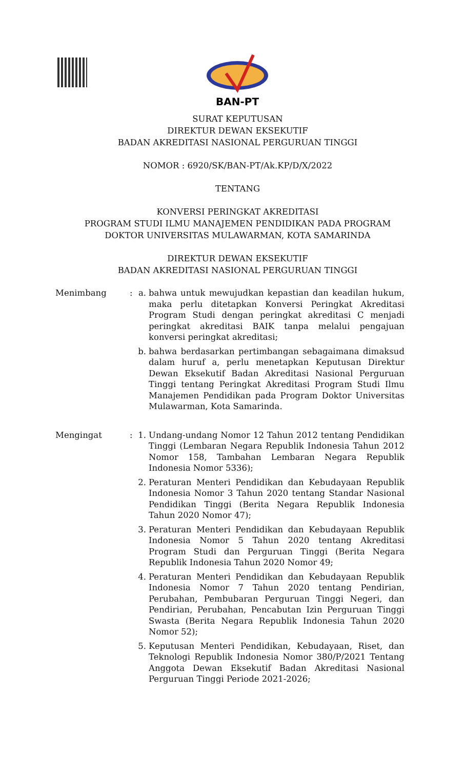BAN-PT
SURAT KEPUTUSAN
DIREKTUR DEWAN EKSEKUTIF
BADAN AKREDITASI NASIONAL PERGURUAN TINGGI
NOMOR : 6920/SK/BAN-PT/Ak.KP/D/X/2022
TENTANG
KONVERSI PERINGKAT AKREDITASI
PROGRAM STUDI ILMU MANAJEMEN PENDIDIKAN PADA PROGRAM
DOKTOR UNIVERSITAS MULAWARMAN, KOTA SAMARINDA
DIREKTUR DEWAN EKSEKUTIF
BADAN AKREDITASI NASIONAL PERGURUAN TINGGI
| Menimbang | : | a. | bahwa untuk mewujudkan kepastian dan keadilan hukum, maka perlu ditetapkan Konversi Peringkat Akreditasi Program Studi dengan peringkat akreditasi C menjadi peringkat akreditasi BAIK tanpa melalui pengajuan konversi peringkat akreditasi; |
| | | b. | bahwa berdasarkan pertimbangan sebagaimana dimaksud dalam huruf a, perlu menetapkan Keputusan Direktur Dewan Eksekutif Badan Akreditasi Nasional Perguruan Tinggi tentang Peringkat Akreditasi Program Studi Ilmu Manajemen Pendidikan pada Program Doktor Universitas Mulawarman, Kota Samarinda. |
| Mengingat | : | 1. | Undang-undang Nomor 12 Tahun 2012 tentang Pendidikan Tinggi (Lembaran Negara Republik Indonesia Tahun 2012 Nomor 158, Tambahan Lembaran Negara Republik Indonesia Nomor 5336); |
| | | 2. | Peraturan Menteri Pendidikan dan Kebudayaan Republik Indonesia Nomor 3 Tahun 2020 tentang Standar Nasional Pendidikan Tinggi (Berita Negara Republik Indonesia Tahun 2020 Nomor 47); |
| | | 3. | Peraturan Menteri Pendidikan dan Kebudayaan Republik Indonesia Nomor 5 Tahun 2020 tentang Akreditasi Program Studi dan Perguruan Tinggi (Berita Negara Republik Indonesia Tahun 2020 Nomor 49; |
| | | 4. | Peraturan Menteri Pendidikan dan Kebudayaan Republik Indonesia Nomor 7 Tahun 2020 tentang Pendirian, Perubahan, Pembubaran Perguruan Tinggi Negeri, dan Pendirian, Perubahan, Pencabutan Izin Perguruan Tinggi Swasta (Berita Negara Republik Indonesia Tahun 2020 Nomor 52); |
| | | 5. | Keputusan Menteri Pendidikan, Kebudayaan, Riset, dan Teknologi Republik Indonesia Nomor 380/P/2021 Tentang Anggota Dewan Eksekutif Badan Akreditasi Nasional Perguruan Tinggi Periode 2021-2026; |